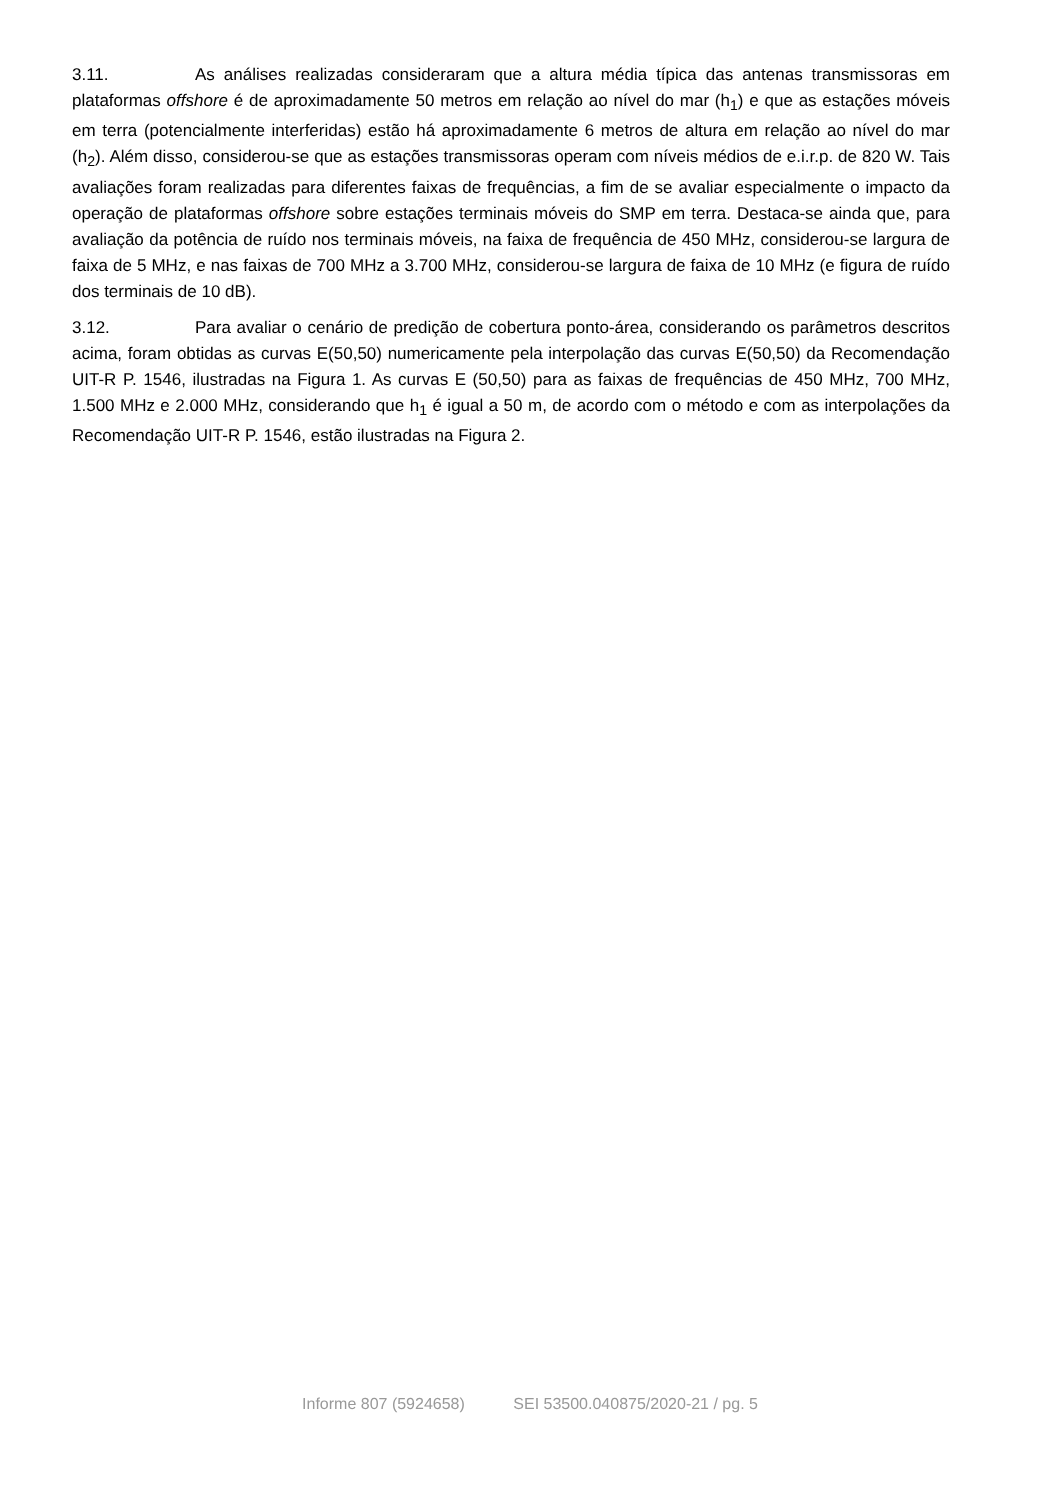3.11. As análises realizadas consideraram que a altura média típica das antenas transmissoras em plataformas offshore é de aproximadamente 50 metros em relação ao nível do mar (h<sub>1</sub>) e que as estações móveis em terra (potencialmente interferidas) estão há aproximadamente 6 metros de altura em relação ao nível do mar (h<sub>2</sub>). Além disso, considerou-se que as estações transmissoras operam com níveis médios de e.i.r.p. de 820 W. Tais avaliações foram realizadas para diferentes faixas de frequências, a fim de se avaliar especialmente o impacto da operação de plataformas offshore sobre estações terminais móveis do SMP em terra. Destaca-se ainda que, para avaliação da potência de ruído nos terminais móveis, na faixa de frequência de 450 MHz, considerou-se largura de faixa de 5 MHz, e nas faixas de 700 MHz a 3.700 MHz, considerou-se largura de faixa de 10 MHz (e figura de ruído dos terminais de 10 dB).
3.12. Para avaliar o cenário de predição de cobertura ponto-área, considerando os parâmetros descritos acima, foram obtidas as curvas E(50,50) numericamente pela interpolação das curvas E(50,50) da Recomendação UIT-R P. 1546, ilustradas na Figura 1. As curvas E (50,50) para as faixas de frequências de 450 MHz, 700 MHz, 1.500 MHz e 2.000 MHz, considerando que h<sub>1</sub> é igual a 50 m, de acordo com o método e com as interpolações da Recomendação UIT-R P. 1546, estão ilustradas na Figura 2.
Informe 807 (5924658) SEI 53500.040875/2020-21 / pg. 5